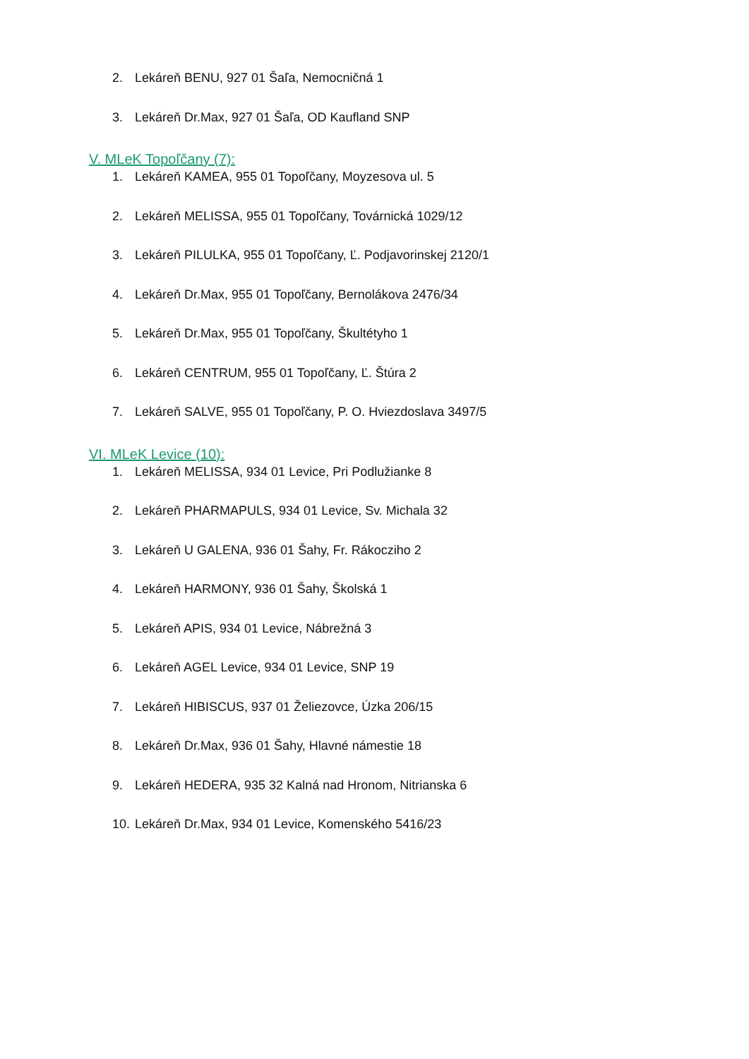2. Lekáreň BENU, 927 01 Šaľa, Nemocničná 1
3. Lekáreň Dr.Max, 927 01 Šaľa, OD Kaufland SNP
V. MLeK Topoľčany (7):
1. Lekáreň KAMEA, 955 01 Topoľčany, Moyzesova ul. 5
2. Lekáreň MELISSA, 955 01 Topoľčany, Továrnická 1029/12
3. Lekáreň PILULKA, 955 01 Topoľčany, Ľ. Podjavorinskej 2120/1
4. Lekáreň Dr.Max, 955 01 Topoľčany, Bernolákova 2476/34
5. Lekáreň Dr.Max, 955 01 Topoľčany, Škultétyho 1
6. Lekáreň CENTRUM, 955 01 Topoľčany, Ľ. Štúra 2
7. Lekáreň SALVE, 955 01 Topoľčany, P. O. Hviezdoslava 3497/5
VI. MLeK Levice (10):
1. Lekáreň MELISSA, 934 01 Levice, Pri Podlužianke 8
2. Lekáreň PHARMAPULS, 934 01 Levice, Sv. Michala 32
3. Lekáreň U GALENA, 936 01 Šahy, Fr. Rákocziho 2
4. Lekáreň HARMONY, 936 01 Šahy, Školská 1
5. Lekáreň APIS, 934 01 Levice, Nábrežná 3
6. Lekáreň AGEL Levice, 934 01 Levice, SNP 19
7. Lekáreň HIBISCUS, 937 01 Želiezovce, Úzka 206/15
8. Lekáreň Dr.Max, 936 01 Šahy, Hlavné námestie 18
9. Lekáreň HEDERA, 935 32 Kalná nad Hronom, Nitrianska 6
10. Lekáreň Dr.Max, 934 01 Levice, Komenského 5416/23